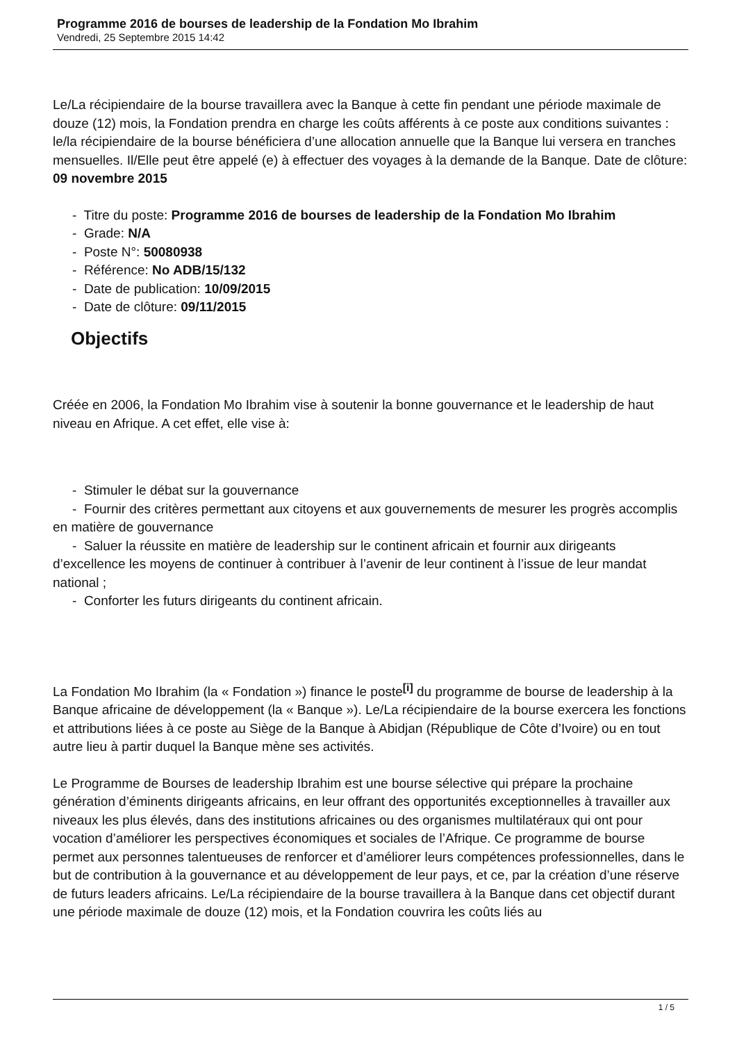Programme 2016 de bourses de leadership de la Fondation Mo Ibrahim
Vendredi, 25 Septembre 2015 14:42
Le/La récipiendaire de la bourse travaillera avec la Banque à cette fin pendant une période maximale de douze (12) mois, la Fondation prendra en charge les coûts afférents à ce poste aux conditions suivantes : le/la récipiendaire de la bourse bénéficiera d’une allocation annuelle que la Banque lui versera en tranches mensuelles. Il/Elle peut être appelé (e) à effectuer des voyages à la demande de la Banque. Date de clôture: 09 novembre 2015
- Titre du poste: Programme 2016 de bourses de leadership de la Fondation Mo Ibrahim
- Grade: N/A
- Poste N°: 50080938
- Référence: No ADB/15/132
- Date de publication: 10/09/2015
- Date de clôture: 09/11/2015
Objectifs
Créée en 2006, la Fondation Mo Ibrahim vise à soutenir la bonne gouvernance et le leadership de haut niveau en Afrique. A cet effet, elle vise à:
- Stimuler le débat sur la gouvernance
- Fournir des critères permettant aux citoyens et aux gouvernements de mesurer les progrès accomplis en matière de gouvernance
- Saluer la réussite en matière de leadership sur le continent africain et fournir aux dirigeants d’excellence les moyens de continuer à contribuer à l’avenir de leur continent à l’issue de leur mandat national ;
- Conforter les futurs dirigeants du continent africain.
La Fondation Mo Ibrahim (la « Fondation ») finance le poste<sup>[i]</sup> du programme de bourse de leadership à la Banque africaine de développement (la « Banque »). Le/La récipiendaire de la bourse exercera les fonctions et attributions liées à ce poste au Siège de la Banque à Abidjan (République de Côte d’Ivoire) ou en tout autre lieu à partir duquel la Banque mène ses activités.
Le Programme de Bourses de leadership Ibrahim est une bourse sélective qui prépare la prochaine génération d’éminents dirigeants africains, en leur offrant des opportunités exceptionnelles à travailler aux niveaux les plus élevés, dans des institutions africaines ou des organismes multilatéraux qui ont pour vocation d’améliorer les perspectives économiques et sociales de l’Afrique. Ce programme de bourse permet aux personnes talentueuses de renforcer et d’améliorer leurs compétences professionnelles, dans le but de contribution à la gouvernance et au développement de leur pays, et ce, par la création d’une réserve de futurs leaders africains. Le/La récipiendaire de la bourse travaillera à la Banque dans cet objectif durant une période maximale de douze (12) mois, et la Fondation couvrira les coûts liés au
1 / 5